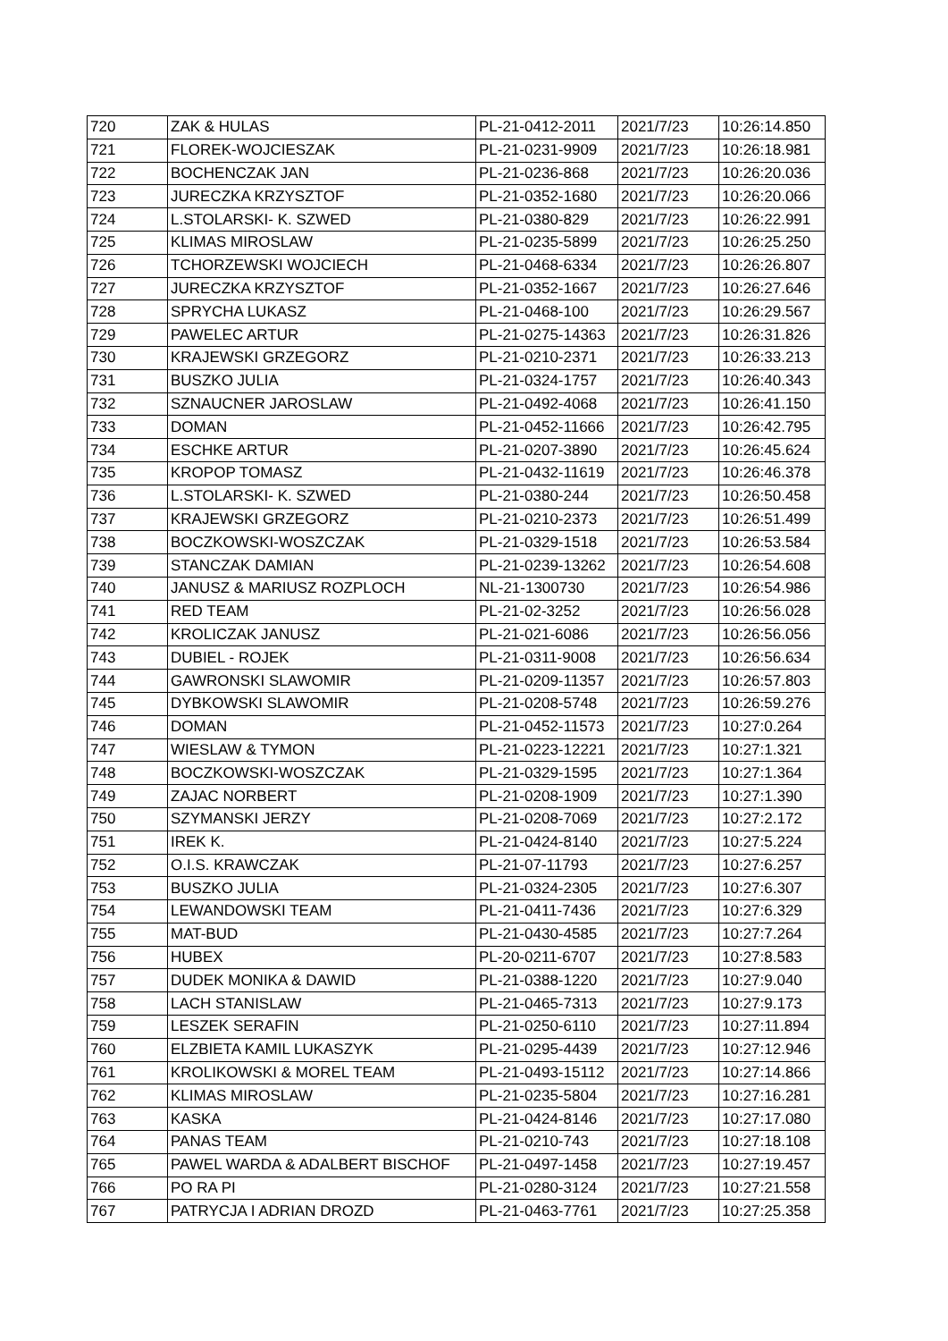| 720 | ZAK & HULAS | PL-21-0412-2011 | 2021/7/23 | 10:26:14.850 |
| 721 | FLOREK-WOJCIESZAK | PL-21-0231-9909 | 2021/7/23 | 10:26:18.981 |
| 722 | BOCHENCZAK JAN | PL-21-0236-868 | 2021/7/23 | 10:26:20.036 |
| 723 | JURECZKA KRZYSZTOF | PL-21-0352-1680 | 2021/7/23 | 10:26:20.066 |
| 724 | L.STOLARSKI- K. SZWED | PL-21-0380-829 | 2021/7/23 | 10:26:22.991 |
| 725 | KLIMAS MIROSLAW | PL-21-0235-5899 | 2021/7/23 | 10:26:25.250 |
| 726 | TCHORZEWSKI WOJCIECH | PL-21-0468-6334 | 2021/7/23 | 10:26:26.807 |
| 727 | JURECZKA KRZYSZTOF | PL-21-0352-1667 | 2021/7/23 | 10:26:27.646 |
| 728 | SPRYCHA LUKASZ | PL-21-0468-100 | 2021/7/23 | 10:26:29.567 |
| 729 | PAWELEC ARTUR | PL-21-0275-14363 | 2021/7/23 | 10:26:31.826 |
| 730 | KRAJEWSKI GRZEGORZ | PL-21-0210-2371 | 2021/7/23 | 10:26:33.213 |
| 731 | BUSZKO JULIA | PL-21-0324-1757 | 2021/7/23 | 10:26:40.343 |
| 732 | SZNAUCNER JAROSLAW | PL-21-0492-4068 | 2021/7/23 | 10:26:41.150 |
| 733 | DOMAN | PL-21-0452-11666 | 2021/7/23 | 10:26:42.795 |
| 734 | ESCHKE ARTUR | PL-21-0207-3890 | 2021/7/23 | 10:26:45.624 |
| 735 | KROPOP TOMASZ | PL-21-0432-11619 | 2021/7/23 | 10:26:46.378 |
| 736 | L.STOLARSKI- K. SZWED | PL-21-0380-244 | 2021/7/23 | 10:26:50.458 |
| 737 | KRAJEWSKI GRZEGORZ | PL-21-0210-2373 | 2021/7/23 | 10:26:51.499 |
| 738 | BOCZKOWSKI-WOSZCZAK | PL-21-0329-1518 | 2021/7/23 | 10:26:53.584 |
| 739 | STANCZAK DAMIAN | PL-21-0239-13262 | 2021/7/23 | 10:26:54.608 |
| 740 | JANUSZ & MARIUSZ ROZPLOCH | NL-21-1300730 | 2021/7/23 | 10:26:54.986 |
| 741 | RED TEAM | PL-21-02-3252 | 2021/7/23 | 10:26:56.028 |
| 742 | KROLICZAK JANUSZ | PL-21-021-6086 | 2021/7/23 | 10:26:56.056 |
| 743 | DUBIEL - ROJEK | PL-21-0311-9008 | 2021/7/23 | 10:26:56.634 |
| 744 | GAWRONSKI SLAWOMIR | PL-21-0209-11357 | 2021/7/23 | 10:26:57.803 |
| 745 | DYBKOWSKI SLAWOMIR | PL-21-0208-5748 | 2021/7/23 | 10:26:59.276 |
| 746 | DOMAN | PL-21-0452-11573 | 2021/7/23 | 10:27:0.264 |
| 747 | WIESLAW & TYMON | PL-21-0223-12221 | 2021/7/23 | 10:27:1.321 |
| 748 | BOCZKOWSKI-WOSZCZAK | PL-21-0329-1595 | 2021/7/23 | 10:27:1.364 |
| 749 | ZAJAC NORBERT | PL-21-0208-1909 | 2021/7/23 | 10:27:1.390 |
| 750 | SZYMANSKI JERZY | PL-21-0208-7069 | 2021/7/23 | 10:27:2.172 |
| 751 | IREK K. | PL-21-0424-8140 | 2021/7/23 | 10:27:5.224 |
| 752 | O.I.S. KRAWCZAK | PL-21-07-11793 | 2021/7/23 | 10:27:6.257 |
| 753 | BUSZKO JULIA | PL-21-0324-2305 | 2021/7/23 | 10:27:6.307 |
| 754 | LEWANDOWSKI TEAM | PL-21-0411-7436 | 2021/7/23 | 10:27:6.329 |
| 755 | MAT-BUD | PL-21-0430-4585 | 2021/7/23 | 10:27:7.264 |
| 756 | HUBEX | PL-20-0211-6707 | 2021/7/23 | 10:27:8.583 |
| 757 | DUDEK MONIKA & DAWID | PL-21-0388-1220 | 2021/7/23 | 10:27:9.040 |
| 758 | LACH STANISLAW | PL-21-0465-7313 | 2021/7/23 | 10:27:9.173 |
| 759 | LESZEK SERAFIN | PL-21-0250-6110 | 2021/7/23 | 10:27:11.894 |
| 760 | ELZBIETA KAMIL LUKASZYK | PL-21-0295-4439 | 2021/7/23 | 10:27:12.946 |
| 761 | KROLIKOWSKI & MOREL TEAM | PL-21-0493-15112 | 2021/7/23 | 10:27:14.866 |
| 762 | KLIMAS MIROSLAW | PL-21-0235-5804 | 2021/7/23 | 10:27:16.281 |
| 763 | KASKA | PL-21-0424-8146 | 2021/7/23 | 10:27:17.080 |
| 764 | PANAS TEAM | PL-21-0210-743 | 2021/7/23 | 10:27:18.108 |
| 765 | PAWEL WARDA & ADALBERT BISCHOF | PL-21-0497-1458 | 2021/7/23 | 10:27:19.457 |
| 766 | PO RA PI | PL-21-0280-3124 | 2021/7/23 | 10:27:21.558 |
| 767 | PATRYCJA I ADRIAN DROZD | PL-21-0463-7761 | 2021/7/23 | 10:27:25.358 |